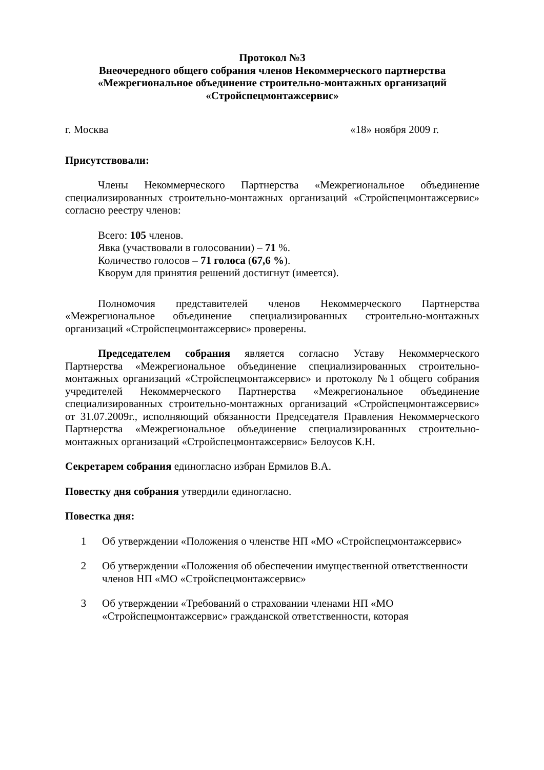Протокол №3
Внеочередного общего собрания членов Некоммерческого партнерства
«Межрегиональное объединение строительно-монтажных организаций
«Стройспецмонтажсервис»
г. Москва «18» ноября 2009 г.
Присутствовали:
Члены Некоммерческого Партнерства «Межрегиональное объединение специализированных строительно-монтажных организаций «Стройспецмонтажсервис» согласно реестру членов:
Всего: 105 членов.
Явка (участвовали в голосовании) – 71 %.
Количество голосов – 71 голоса (67,6 %).
Кворум для принятия решений достигнут (имеется).
Полномочия представителей членов Некоммерческого Партнерства «Межрегиональное объединение специализированных строительно-монтажных организаций «Стройспецмонтажсервис» проверены.
Председателем собрания является согласно Уставу Некоммерческого Партнерства «Межрегиональное объединение специализированных строительно-монтажных организаций «Стройспецмонтажсервис» и протоколу №1 общего собрания учредителей Некоммерческого Партнерства «Межрегиональное объединение специализированных строительно-монтажных организаций «Стройспецмонтажсервис» от 31.07.2009г., исполняющий обязанности Председателя Правления Некоммерческого Партнерства «Межрегиональное объединение специализированных строительно-монтажных организаций «Стройспецмонтажсервис» Белоусов К.Н.
Секретарем собрания единогласно избран Ермилов В.А.
Повестку дня собрания утвердили единогласно.
Повестка дня:
1 Об утверждении «Положения о членстве НП «МО «Стройспецмонтажсервис»
2 Об утверждении «Положения об обеспечении имущественной ответственности членов НП «МО «Стройспецмонтажсервис»
3 Об утверждении «Требований о страховании членами НП «МО «Стройспецмонтажсервис» гражданской ответственности, которая